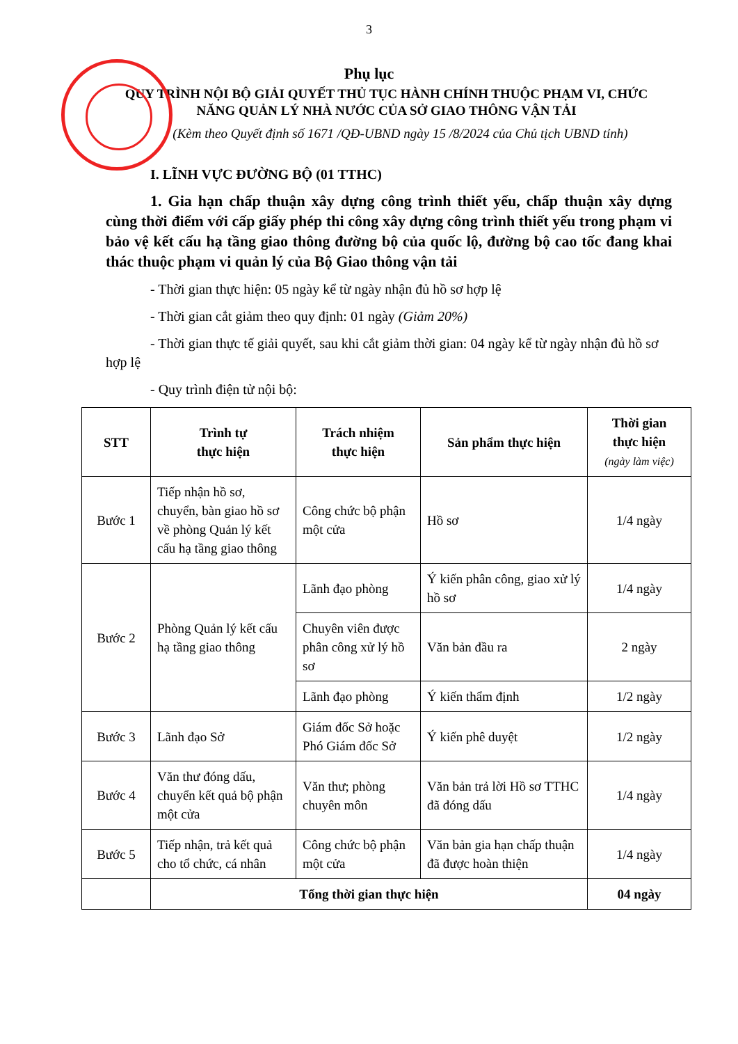3
Phụ lục
QUY TRÌNH NỘI BỘ GIẢI QUYẾT THỦ TỤC HÀNH CHÍNH THUỘC PHẠM VI, CHỨC NĂNG QUẢN LÝ NHÀ NƯỚC CỦA SỞ GIAO THÔNG VẬN TẢI
(Kèm theo Quyết định số 1671 /QĐ-UBND ngày 15 /8/2024 của Chủ tịch UBND tỉnh)
I. LĨNH VỰC ĐƯỜNG BỘ (01 TTHC)
1. Gia hạn chấp thuận xây dựng công trình thiết yếu, chấp thuận xây dựng cùng thời điểm với cấp giấy phép thi công xây dựng công trình thiết yếu trong phạm vi bảo vệ kết cấu hạ tầng giao thông đường bộ của quốc lộ, đường bộ cao tốc đang khai thác thuộc phạm vi quản lý của Bộ Giao thông vận tải
- Thời gian thực hiện: 05 ngày kể từ ngày nhận đủ hồ sơ hợp lệ
- Thời gian cắt giảm theo quy định: 01 ngày (Giảm 20%)
- Thời gian thực tế giải quyết, sau khi cắt giảm thời gian: 04 ngày kể từ ngày nhận đủ hồ sơ hợp lệ
- Quy trình điện tử nội bộ:
| STT | Trình tự thực hiện | Trách nhiệm thực hiện | Sản phẩm thực hiện | Thời gian thực hiện (ngày làm việc) |
| --- | --- | --- | --- | --- |
| Bước 1 | Tiếp nhận hồ sơ, chuyển, bàn giao hồ sơ về phòng Quản lý kết cấu hạ tầng giao thông | Công chức bộ phận một cửa | Hồ sơ | 1/4 ngày |
| Bước 2 | Phòng Quản lý kết cấu hạ tầng giao thông | Lãnh đạo phòng | Ý kiến phân công, giao xử lý hồ sơ | 1/4 ngày |
| | | Chuyên viên được phân công xử lý hồ sơ | Văn bản đầu ra | 2 ngày |
| | | Lãnh đạo phòng | Ý kiến thẩm định | 1/2 ngày |
| Bước 3 | Lãnh đạo Sở | Giám đốc Sở hoặc Phó Giám đốc Sở | Ý kiến phê duyệt | 1/2 ngày |
| Bước 4 | Văn thư đóng dấu, chuyển kết quả bộ phận một cửa | Văn thư; phòng chuyên môn | Văn bản trả lời Hồ sơ TTHC đã đóng dấu | 1/4 ngày |
| Bước 5 | Tiếp nhận, trả kết quả cho tổ chức, cá nhân | Công chức bộ phận một cửa | Văn bản gia hạn chấp thuận đã được hoàn thiện | 1/4 ngày |
| | Tổng thời gian thực hiện | | | 04 ngày |